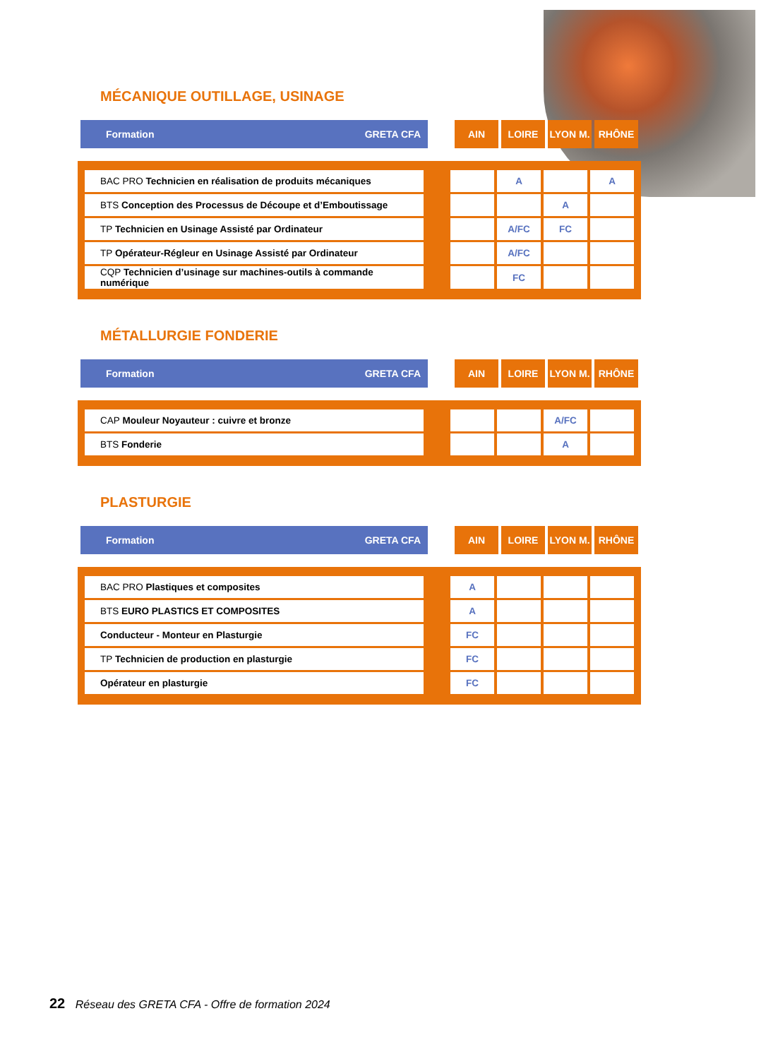MÉCANIQUE OUTILLAGE, USINAGE
| Formation GRETA CFA | | AIN | LOIRE | LYON M. | RHÔNE |
| BAC PRO Technicien en réalisation de produits mécaniques | | | A | | A |
| BTS Conception des Processus de Découpe et d’Emboutissage | | | | A | |
| TP Technicien en Usinage Assisté par Ordinateur | | | A/FC | FC | |
| TP Opérateur-Régleur en Usinage Assisté par Ordinateur | | | A/FC | | |
| CQP Technicien d’usinage sur machines-outils à commande numérique | | | FC | | |
MÉTALLURGIE FONDERIE
| Formation GRETA CFA | | AIN | LOIRE | LYON M. | RHÔNE |
| CAP Mouleur Noyauteur : cuivre et bronze | | | | A/FC | |
| BTS Fonderie | | | | A | |
PLASTURGIE
| Formation GRETA CFA | | AIN | LOIRE | LYON M. | RHÔNE |
| BAC PRO Plastiques et composites | | A | | | |
| BTS EURO PLASTICS ET COMPOSITES | | A | | | |
| Conducteur - Monteur en Plasturgie | | FC | | | |
| TP Technicien de production en plasturgie | | FC | | | |
| Opérateur en plasturgie | | FC | | | |
22 Réseau des GRETA CFA - Offre de formation 2024